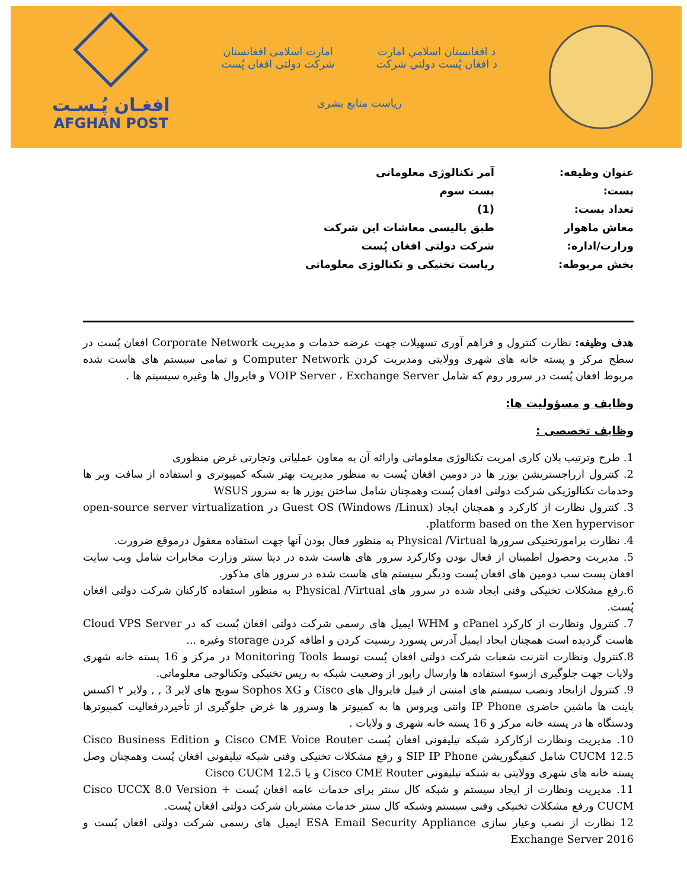د افغانستان اسلامي امارت
د افغان پُست دولتي شرکت
امارت اسلامی افغانستان
شرکت دولتی افغان پُست
ریاست منابع بشری
افغـان پُـسـت
AFGHAN POST
عنوان وظیفه: آمر تکنالوژی معلوماتی
بست: بست سوم
تعداد بست: (1)
معاش ماهوار طبق پالیسی معاشات این شرکت
وزارت/اداره: شرکت دولتی افغان پُست
بخش مربوطه: ریاست تخنیکی و تکنالوژی معلوماتی
هدف وظیفه: نظارت کنترول و فراهم آوری تسهیلات جهت عرضه خدمات و مدیریت Corporate Network افغان پُست در سطح مرکز و پسته خانه های شهری وولایتی ومدیریت کردن Computer Network و تمامی سیستم های هاست شده مربوط افغان پُست در سرور روم که شامل VOIP Server ، Exchange Server و فایروال ها وغیره سیسیتم ها .
وظایف و مسؤولیت ها:
وظایف تخصصی :
1. طرح وترتیب پلان کاری امریت تکنالوژی معلوماتی وارائه آن به معاون عملیاتی وتجارتی غرض منظوری
2. کنترول ازراجستریشن یوزر ها در دومین افغان پُست به منظور مدیریت بهتر شبکه کمپیوتری و استفاده از سافت ویر ها وخدمات تکنالوژیکی شرکت دولتی افغان پُست وهمچنان شامل ساختن یوزر ها به سرور WSUS
3. کنترول نظارت از کارکرد و همچنان ایجاد Guest OS (Windows /Linux) در open-source server virtualization platform based on the Xen hypervisor.
4. نظارت برامورتخنیکی سرورها Physical /Virtual به منظور فعال بودن آنها جهت استفاده معقول درموقع ضرورت.
5. مدیریت وحصول اطمینان از فعال بودن وکارکرد سرور های هاست شده در دیتا سنتر وزارت مخابرات شامل ویب سایت افغان پست سب دومین های افغان پُست ودیگر سیستم های هاست شده در سرور های مذکور.
6.رفع مشکلات تخنیکی وفنی ایجاد شده در سرور های Physical /Virtual به منظور استفاده کارکنان شرکت دولتی افغان پُست.
7. کنترول ونظارت از کارکرد cPanel و WHM ایمیل های رسمی شرکت دولتی افغان پُست که در Cloud VPS Server هاست گردیده است همچنان ایجاد ایمیل آدرس پسورد ریسیت کردن و اظافه کردن storage وغیره ...
8.کنترول ونظارت انترنت شعبات شرکت دولتی افغان پُست توسط Monitoring Tools در مرکز و 16 پسته خانه شهری ولایات جهت جلوگیری ازسوء استفاده ها وارسال راپور از وضعیت شبکه به ریس تخنیکی وتکنالوجی معلوماتی.
9. کنترول ازایجاد ونصب سیستم های امنیتی از قبیل فایروال های Cisco و Sophos XG سویچ های لایر 3 , , ولایر ۲ اکسس پاینت ها ماشین حاضری IP Phone وانتی ویروس ها به کمپیوتر ها وسرور ها غرض جلوگیری از تأخیردرفعالیت کمپیوترها ودستگاه ها در پسته خانه مرکز و 16 پسته خانه شهری و ولایات .
10. مدیریت ونظارت ازکارکرد شبکه تیلیفونی افغان پُست Cisco CME Voice Router و Cisco Business Edition CUCM 12.5 شامل کنفیگوریشن SIP IP Phone و رفع مشکلات تخنیکی وفنی شبکه تیلیفونی افغان پُست وهمچنان وصل پسته خانه های شهری وولایتی به شبکه تیلیفونی Cisco CME Router و یا Cisco CUCM 12.5
11. مدیریت ونظارت از ایجاد سیستم و شبکه کال سنتر برای خدمات عامه افغان پُست Cisco UCCX 8.0 Version + CUCM ورفع مشکلات تخنیکی وفنی سیستم وشبکه کال سنتر خدمات مشتریان شرکت دولتی افغان پُست.
12 نظارت از نصب وعیار سازی ESA Email Security Appliance ایمیل های رسمی شرکت دولتی افغان پُست و Exchange Server 2016